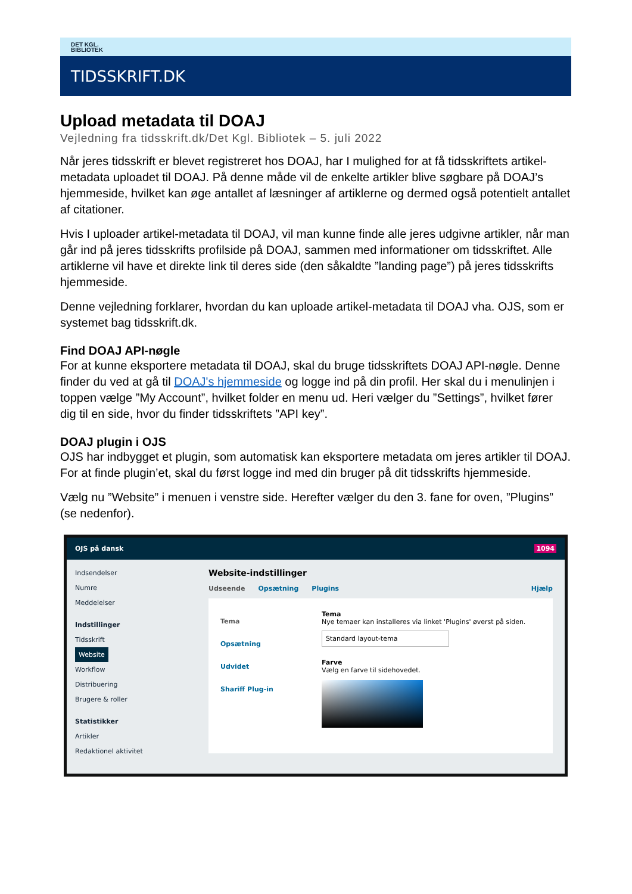DET KGL.
BIBLIOTEK
TIDSSKRIFT.DK
Upload metadata til DOAJ
Vejledning fra tidsskrift.dk/Det Kgl. Bibliotek – 5. juli 2022
Når jeres tidsskrift er blevet registreret hos DOAJ, har I mulighed for at få tidsskriftets artikel-metadata uploadet til DOAJ. På denne måde vil de enkelte artikler blive søgbare på DOAJ’s hjemmeside, hvilket kan øge antallet af læsninger af artiklerne og dermed også potentielt antallet af citationer.
Hvis I uploader artikel-metadata til DOAJ, vil man kunne finde alle jeres udgivne artikler, når man går ind på jeres tidsskrifts profilside på DOAJ, sammen med informationer om tidsskriftet. Alle artiklerne vil have et direkte link til deres side (den såkaldte ”landing page”) på jeres tidsskrifts hjemmeside.
Denne vejledning forklarer, hvordan du kan uploade artikel-metadata til DOAJ vha. OJS, som er systemet bag tidsskrift.dk.
Find DOAJ API-nøgle
For at kunne eksportere metadata til DOAJ, skal du bruge tidsskriftets DOAJ API-nøgle. Denne finder du ved at gå til DOAJ's hjemmeside og logge ind på din profil. Her skal du i menulinjen i toppen vælge ”My Account”, hvilket folder en menu ud. Heri vælger du ”Settings”, hvilket fører dig til en side, hvor du finder tidsskriftets ”API key”.
DOAJ plugin i OJS
OJS har indbygget et plugin, som automatisk kan eksportere metadata om jeres artikler til DOAJ. For at finde plugin’et, skal du først logge ind med din bruger på dit tidsskrifts hjemmeside.
Vælg nu ”Website” i menuen i venstre side. Herefter vælger du den 3. fane for oven, ”Plugins” (se nedenfor).
OJS på dansk 1094
Indsendelser
Numre
Meddelelser
Indstillinger
Tidsskrift
Website
Workflow
Distribuering
Brugere & roller
Statistikker
Artikler
Redaktionel aktivitet
Website-indstillinger
Udseende Opsætning Plugins Hjælp
Tema
Opsætning
Udvidet
Shariff Plug-in
Tema
Nye temaer kan installeres via linket 'Plugins' øverst på siden.
Standard layout-tema
Farve
Vælg en farve til sidehovedet.